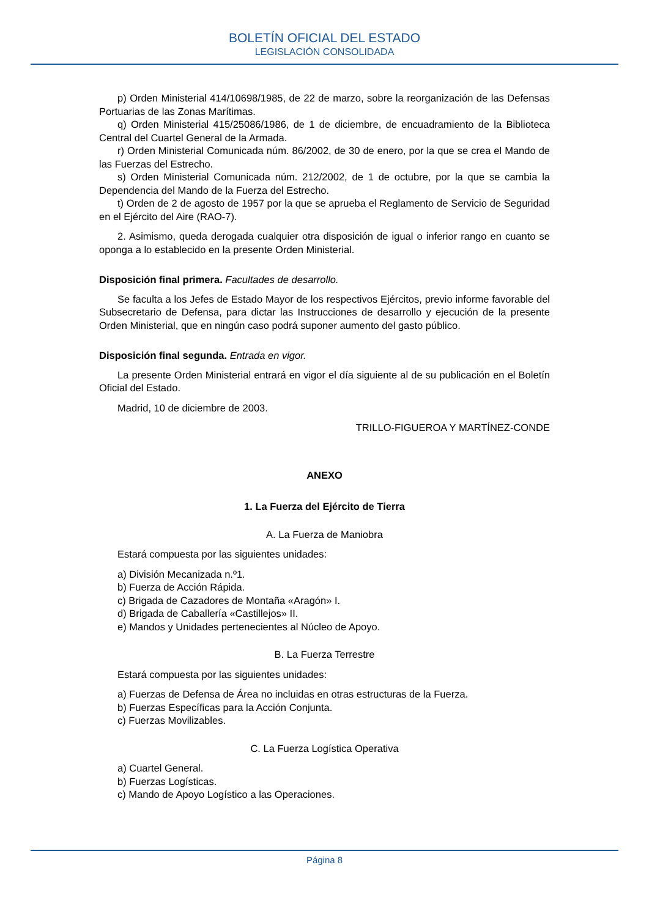BOLETÍN OFICIAL DEL ESTADO
LEGISLACIÓN CONSOLIDADA
p) Orden Ministerial 414/10698/1985, de 22 de marzo, sobre la reorganización de las Defensas Portuarias de las Zonas Marítimas.
q) Orden Ministerial 415/25086/1986, de 1 de diciembre, de encuadramiento de la Biblioteca Central del Cuartel General de la Armada.
r) Orden Ministerial Comunicada núm. 86/2002, de 30 de enero, por la que se crea el Mando de las Fuerzas del Estrecho.
s) Orden Ministerial Comunicada núm. 212/2002, de 1 de octubre, por la que se cambia la Dependencia del Mando de la Fuerza del Estrecho.
t) Orden de 2 de agosto de 1957 por la que se aprueba el Reglamento de Servicio de Seguridad en el Ejército del Aire (RAO-7).
2. Asimismo, queda derogada cualquier otra disposición de igual o inferior rango en cuanto se oponga a lo establecido en la presente Orden Ministerial.
Disposición final primera. Facultades de desarrollo.
Se faculta a los Jefes de Estado Mayor de los respectivos Ejércitos, previo informe favorable del Subsecretario de Defensa, para dictar las Instrucciones de desarrollo y ejecución de la presente Orden Ministerial, que en ningún caso podrá suponer aumento del gasto público.
Disposición final segunda. Entrada en vigor.
La presente Orden Ministerial entrará en vigor el día siguiente al de su publicación en el Boletín Oficial del Estado.
Madrid, 10 de diciembre de 2003.
TRILLO-FIGUEROA Y MARTÍNEZ-CONDE
ANEXO
1. La Fuerza del Ejército de Tierra
A. La Fuerza de Maniobra
Estará compuesta por las siguientes unidades:
a) División Mecanizada n.º1.
b) Fuerza de Acción Rápida.
c) Brigada de Cazadores de Montaña «Aragón» I.
d) Brigada de Caballería «Castillejos» II.
e) Mandos y Unidades pertenecientes al Núcleo de Apoyo.
B. La Fuerza Terrestre
Estará compuesta por las siguientes unidades:
a) Fuerzas de Defensa de Área no incluidas en otras estructuras de la Fuerza.
b) Fuerzas Específicas para la Acción Conjunta.
c) Fuerzas Movilizables.
C. La Fuerza Logística Operativa
a) Cuartel General.
b) Fuerzas Logísticas.
c) Mando de Apoyo Logístico a las Operaciones.
Página 8